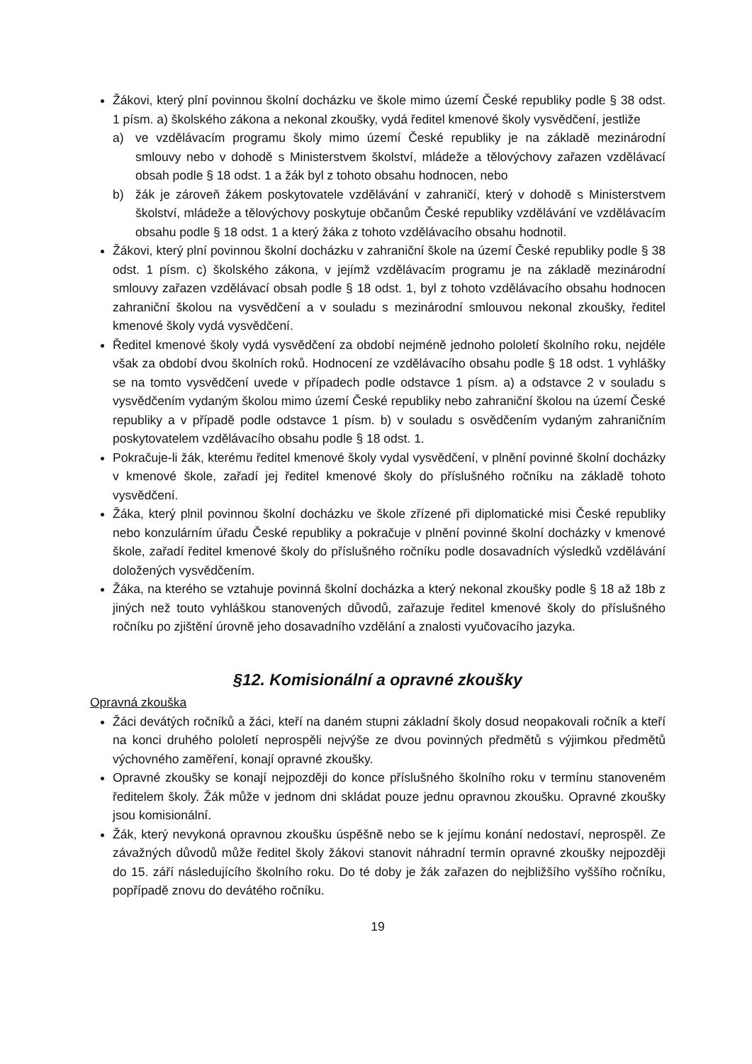Žákovi, který plní povinnou školní docházku ve škole mimo území České republiky podle § 38 odst. 1 písm. a) školského zákona a nekonal zkoušky, vydá ředitel kmenové školy vysvědčení, jestliže
a) ve vzdělávacím programu školy mimo území České republiky je na základě mezinárodní smlouvy nebo v dohodě s Ministerstvem školství, mládeže a tělovýchovy zařazen vzdělávací obsah podle § 18 odst. 1 a žák byl z tohoto obsahu hodnocen, nebo
b) žák je zároveň žákem poskytovatele vzdělávání v zahraničí, který v dohodě s Ministerstvem školství, mládeže a tělovýchovy poskytuje občanům České republiky vzdělávání ve vzdělávacím obsahu podle § 18 odst. 1 a který žáka z tohoto vzdělávacího obsahu hodnotil.
Žákovi, který plní povinnou školní docházku v zahraniční škole na území České republiky podle § 38 odst. 1 písm. c) školského zákona, v jejímž vzdělávacím programu je na základě mezinárodní smlouvy zařazen vzdělávací obsah podle § 18 odst. 1, byl z tohoto vzdělávacího obsahu hodnocen zahraniční školou na vysvědčení a v souladu s mezinárodní smlouvou nekonal zkoušky, ředitel kmenové školy vydá vysvědčení.
Ředitel kmenové školy vydá vysvědčení za období nejméně jednoho pololetí školního roku, nejdéle však za období dvou školních roků. Hodnocení ze vzdělávacího obsahu podle § 18 odst. 1 vyhlášky se na tomto vysvědčení uvede v případech podle odstavce 1 písm. a) a odstavce 2 v souladu s vysvědčením vydaným školou mimo území České republiky nebo zahraniční školou na území České republiky a v případě podle odstavce 1 písm. b) v souladu s osvědčením vydaným zahraničním poskytovatelem vzdělávacího obsahu podle § 18 odst. 1.
Pokračuje-li žák, kterému ředitel kmenové školy vydal vysvědčení, v plnění povinné školní docházky v kmenové škole, zařadí jej ředitel kmenové školy do příslušného ročníku na základě tohoto vysvědčení.
Žáka, který plnil povinnou školní docházku ve škole zřízené při diplomatické misi České republiky nebo konzulárním úřadu České republiky a pokračuje v plnění povinné školní docházky v kmenové škole, zařadí ředitel kmenové školy do příslušného ročníku podle dosavadních výsledků vzdělávání doložených vysvědčením.
Žáka, na kterého se vztahuje povinná školní docházka a který nekonal zkoušky podle § 18 až 18b z jiných než touto vyhláškou stanovených důvodů, zařazuje ředitel kmenové školy do příslušného ročníku po zjištění úrovně jeho dosavadního vzdělání a znalosti vyučovacího jazyka.
§12. Komisionální a opravné zkoušky
Opravná zkouška
Žáci devátých ročníků a žáci, kteří na daném stupni základní školy dosud neopakovali ročník a kteří na konci druhého pololetí neprospěli nejvýše ze dvou povinných předmětů s výjimkou předmětů výchovného zaměření, konají opravné zkoušky.
Opravné zkoušky se konají nejpozději do konce příslušného školního roku v termínu stanoveném ředitelem školy. Žák může v jednom dni skládat pouze jednu opravnou zkoušku. Opravné zkoušky jsou komisionální.
Žák, který nevykoná opravnou zkoušku úspěšně nebo se k jejímu konání nedostaví, neprospěl. Ze závažných důvodů může ředitel školy žákovi stanovit náhradní termín opravné zkoušky nejpozději do 15. září následujícího školního roku. Do té doby je žák zařazen do nejbližšího vyššího ročníku, popřípadě znovu do devátého ročníku.
19